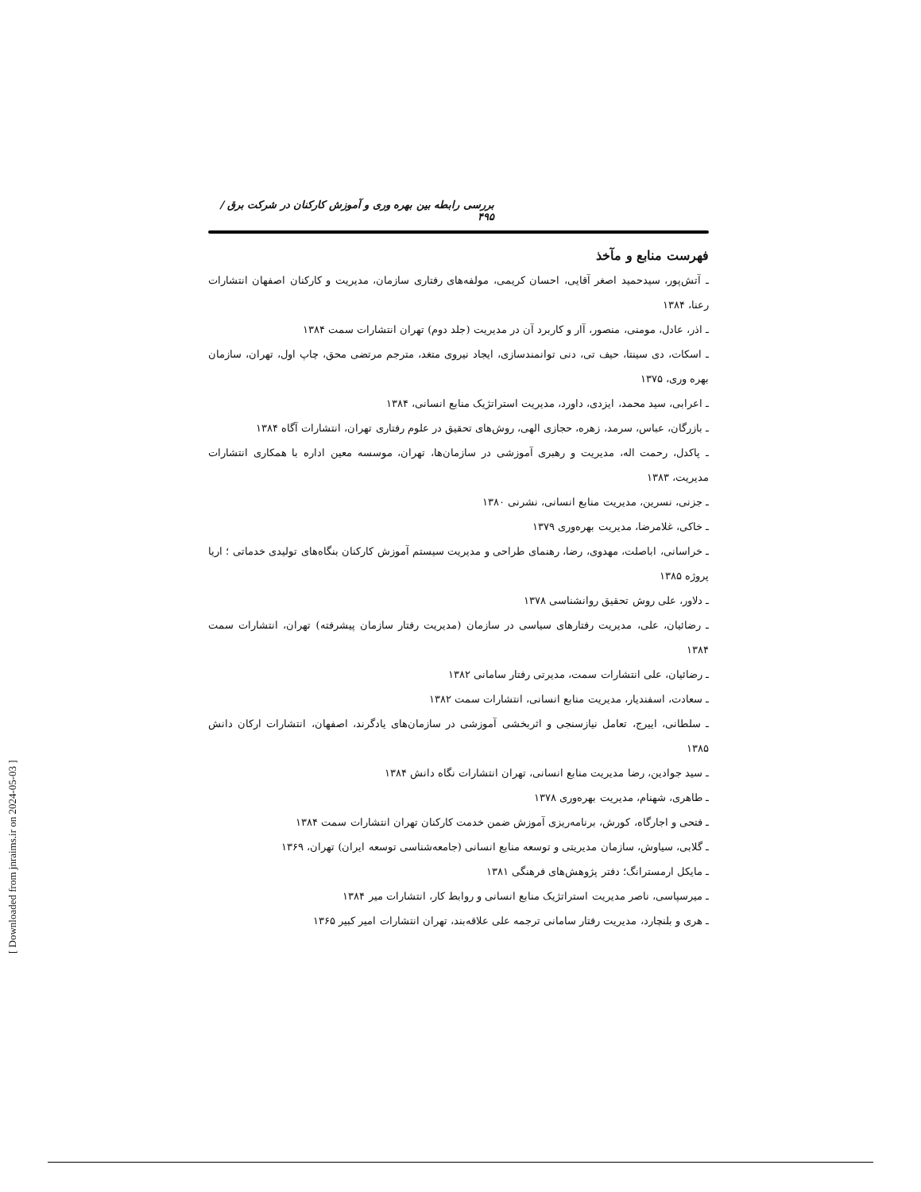[ Downloaded from jnraims.ir on 2024-05-03 ]
بررسی رابطه بین بهره وری و آموزش کارکنان در شرکت برق / ۴۹۵
فهرست منابع و مآخذ
ـ آتش‌پور، سیدحمید اصغر آقایی، احسان کریمی، مولفه‌های رفتاری سازمان، مدیریت و کارکنان اصفهان انتشارات رعنا، ۱۳۸۴
ـ اذر، عادل، مومنی، منصور، آار و کاربرد آن در مدیریت (جلد دوم) تهران انتشارات سمت ۱۳۸۴
ـ اسکات، دی سینتا، حیف تی، دنی توانمندسازی، ایجاد نیروی متغد، مترجم مرتضی محق، چاپ اول، تهران، سازمان بهره وری، ۱۳۷۵
ـ اعرابی، سید محمد، ایزدی، داورد، مدیریت استراتژیک منابع انسانی، ۱۳۸۴
ـ بازرگان، عباس، سرمد، زهره، حجازی الهی، روش‌های تحقیق در علوم رفتاری تهران، انتشارات آگاه ۱۳۸۴
ـ پاکدل، رحمت اله، مدیریت و رهبری آموزشی در سازمان‌ها، تهران، موسسه معین اداره با همکاری انتشارات مدیریت، ۱۳۸۳
ـ جزنی، نسرین، مدیریت منابع انسانی، نشرنی ۱۳۸۰
ـ خاکی، غلامرضا، مدیریت بهره‌وری ۱۳۷۹
ـ خراسانی، اباصلت، مهدوی، رضا، رهنمای طراحی و مدیریت سیستم آموزش کارکنان بنگاه‌های تولیدی خدماتی ؛ اریا پروژه ۱۳۸۵
ـ دلاور، علی روش تحقیق روانشناسی ۱۳۷۸
ـ رضائیان، علی، مدیریت رفتارهای سیاسی در سازمان (مدیریت رفتار سازمان پیشرفته) تهران، انتشارات سمت ۱۳۸۴
ـ رضائیان، علی انتشارات سمت، مدیرتی رفتار سامانی ۱۳۸۲
ـ سعادت، اسفندیار، مدیریت منابع انسانی، انتشارات سمت ۱۳۸۲
ـ سلطانی، اییرج، تعامل نیازسنجی و اثربخشی آموزشی در سازمان‌های یادگرند، اصفهان، انتشارات ارکان دانش ۱۳۸۵
ـ سید جوادین، رضا مدیریت منابع انسانی، تهران انتشارات نگاه دانش ۱۳۸۴
ـ طاهری، شهنام، مدیریت بهره‌وری ۱۳۷۸
ـ فتحی و اجارگاه، کورش، برنامه‌ریزی آموزش ضمن خدمت کارکنان تهران انتشارات سمت ۱۳۸۴
ـ گلابی، سیاوش، سازمان مدیریتی و توسعه منابع انسانی (جامعه‌شناسی توسعه ایران) تهران، ۱۳۶۹
ـ مایکل ارمسترانگ؛ دفتر پژوهش‌های فرهنگی ۱۳۸۱
ـ میرسپاسی، ناصر مدیریت استراتژیک منابع انسانی و روابط کار، انتشارات میر ۱۳۸۴
ـ هری و بلنچارد، مدیریت رفتار سامانی ترجمه علی علاقه‌بند، تهران انتشارات امیر کبیر ۱۳۶۵